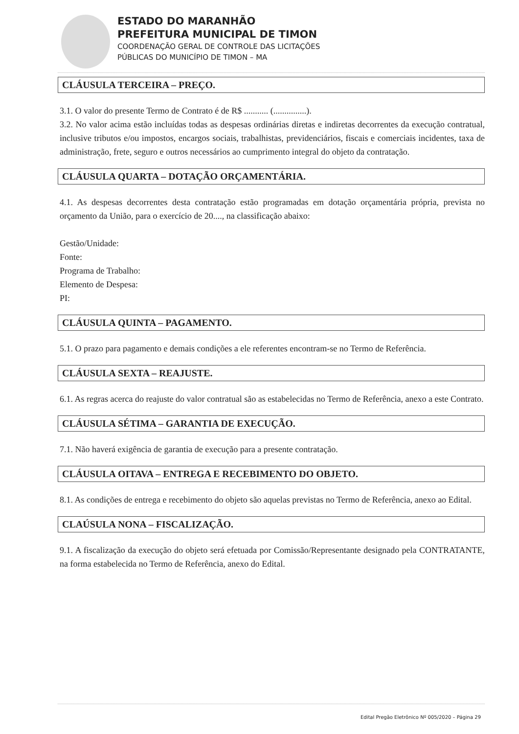ESTADO DO MARANHÃO
PREFEITURA MUNICIPAL DE TIMON
COORDENAÇÃO GERAL DE CONTROLE DAS LICITAÇÕES
PÚBLICAS DO MUNICÍPIO DE TIMON – MA
CLÁUSULA TERCEIRA – PREÇO.
3.1. O valor do presente Termo de Contrato é de R$ ........... (...............).
3.2. No valor acima estão incluídas todas as despesas ordinárias diretas e indiretas decorrentes da execução contratual, inclusive tributos e/ou impostos, encargos sociais, trabalhistas, previdenciários, fiscais e comerciais incidentes, taxa de administração, frete, seguro e outros necessários ao cumprimento integral do objeto da contratação.
CLÁUSULA QUARTA – DOTAÇÃO ORÇAMENTÁRIA.
4.1. As despesas decorrentes desta contratação estão programadas em dotação orçamentária própria, prevista no orçamento da União, para o exercício de 20...., na classificação abaixo:
Gestão/Unidade:
Fonte:
Programa de Trabalho:
Elemento de Despesa:
PI:
CLÁUSULA QUINTA – PAGAMENTO.
5.1. O prazo para pagamento e demais condições a ele referentes encontram-se no Termo de Referência.
CLÁUSULA SEXTA – REAJUSTE.
6.1. As regras acerca do reajuste do valor contratual são as estabelecidas no Termo de Referência, anexo a este Contrato.
CLÁUSULA SÉTIMA – GARANTIA DE EXECUÇÃO.
7.1. Não haverá exigência de garantia de execução para a presente contratação.
CLÁUSULA OITAVA – ENTREGA E RECEBIMENTO DO OBJETO.
8.1. As condições de entrega e recebimento do objeto são aquelas previstas no Termo de Referência, anexo ao Edital.
CLAÚSULA NONA – FISCALIZAÇÃO.
9.1. A fiscalização da execução do objeto será efetuada por Comissão/Representante designado pela CONTRATANTE, na forma estabelecida no Termo de Referência, anexo do Edital.
Edital Pregão Eletrônico Nº 005/2020 – Página 29